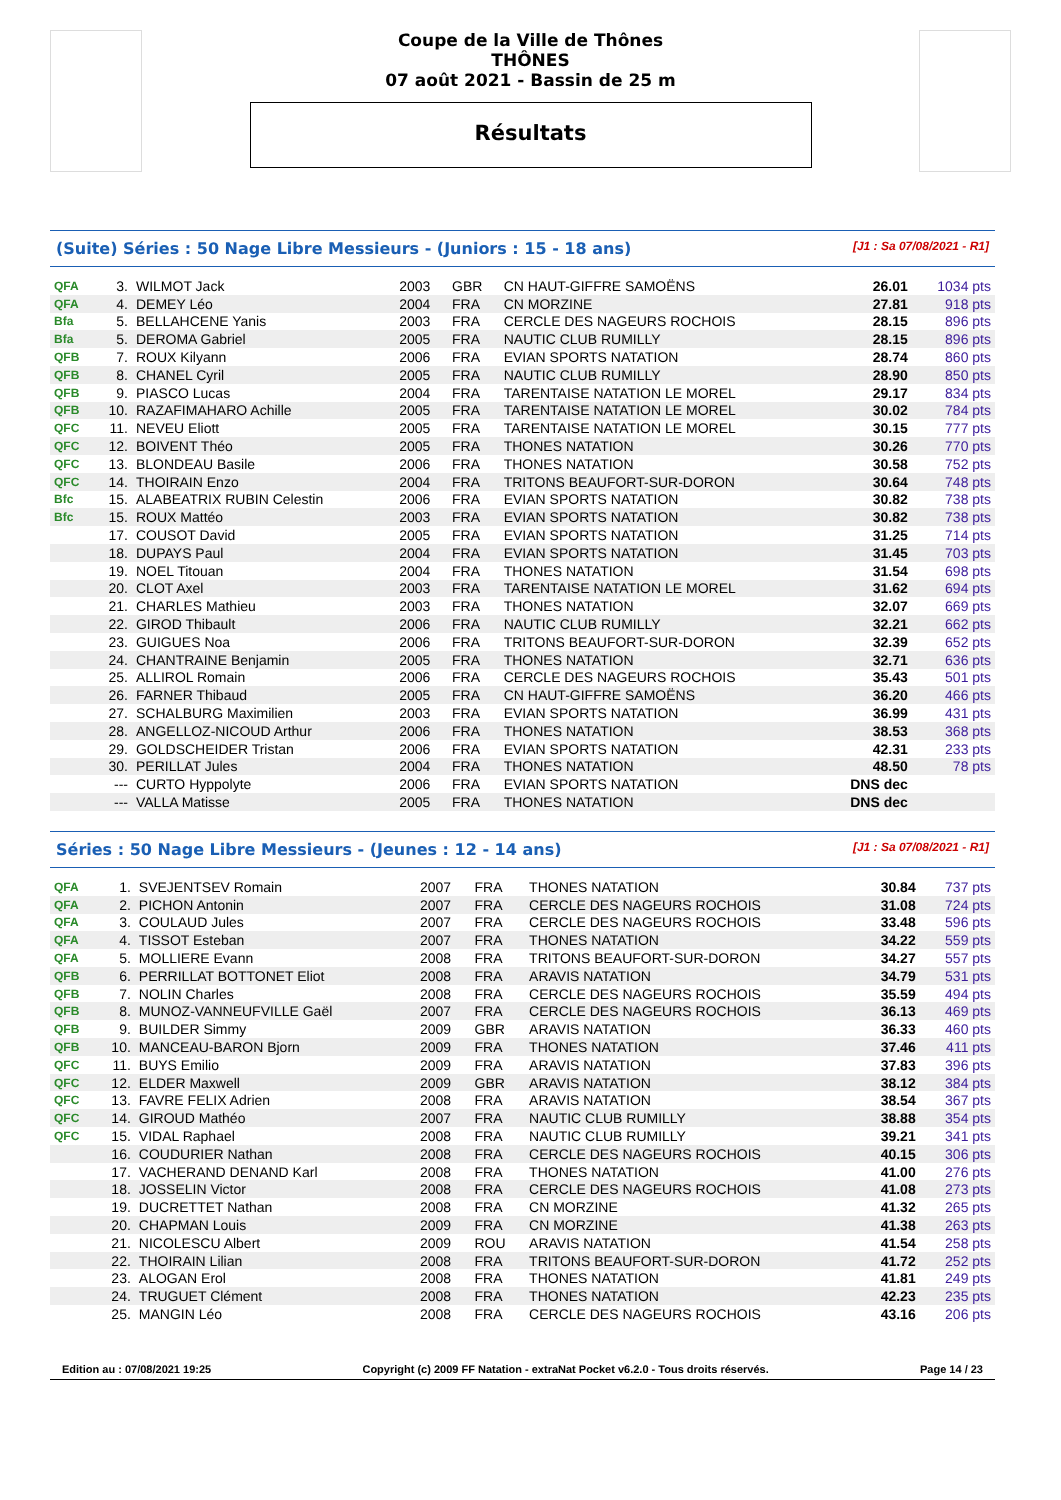Coupe de la Ville de Thônes
THÔNES
07 août 2021 - Bassin de 25 m
Résultats
(Suite) Séries : 50 Nage Libre Messieurs - (Juniors : 15 - 18 ans) [J1 : Sa 07/08/2021 - R1]
| QFA | 3. | WILMOT Jack | 2003 | GBR | CN HAUT-GIFFRE SAMOËNS | 26.01 | 1034 pts |
| QFA | 4. | DEMEY Léo | 2004 | FRA | CN MORZINE | 27.81 | 918 pts |
| Bfa | 5. | BELLAHCENE Yanis | 2003 | FRA | CERCLE DES NAGEURS ROCHOIS | 28.15 | 896 pts |
| Bfa | 5. | DEROMA Gabriel | 2005 | FRA | NAUTIC CLUB RUMILLY | 28.15 | 896 pts |
| QFB | 7. | ROUX Kilyann | 2006 | FRA | EVIAN SPORTS NATATION | 28.74 | 860 pts |
| QFB | 8. | CHANEL Cyril | 2005 | FRA | NAUTIC CLUB RUMILLY | 28.90 | 850 pts |
| QFB | 9. | PIASCO Lucas | 2004 | FRA | TARENTAISE NATATION LE MOREL | 29.17 | 834 pts |
| QFB | 10. | RAZAFIMAHARO Achille | 2005 | FRA | TARENTAISE NATATION LE MOREL | 30.02 | 784 pts |
| QFC | 11. | NEVEU Eliott | 2005 | FRA | TARENTAISE NATATION LE MOREL | 30.15 | 777 pts |
| QFC | 12. | BOIVENT Théo | 2005 | FRA | THONES NATATION | 30.26 | 770 pts |
| QFC | 13. | BLONDEAU Basile | 2006 | FRA | THONES NATATION | 30.58 | 752 pts |
| QFC | 14. | THOIRAIN Enzo | 2004 | FRA | TRITONS BEAUFORT-SUR-DORON | 30.64 | 748 pts |
| Bfc | 15. | ALABEATRIX RUBIN Celestin | 2006 | FRA | EVIAN SPORTS NATATION | 30.82 | 738 pts |
| Bfc | 15. | ROUX Mattéo | 2003 | FRA | EVIAN SPORTS NATATION | 30.82 | 738 pts |
| | 17. | COUSOT David | 2005 | FRA | EVIAN SPORTS NATATION | 31.25 | 714 pts |
| | 18. | DUPAYS Paul | 2004 | FRA | EVIAN SPORTS NATATION | 31.45 | 703 pts |
| | 19. | NOEL Titouan | 2004 | FRA | THONES NATATION | 31.54 | 698 pts |
| | 20. | CLOT Axel | 2003 | FRA | TARENTAISE NATATION LE MOREL | 31.62 | 694 pts |
| | 21. | CHARLES Mathieu | 2003 | FRA | THONES NATATION | 32.07 | 669 pts |
| | 22. | GIROD Thibault | 2006 | FRA | NAUTIC CLUB RUMILLY | 32.21 | 662 pts |
| | 23. | GUIGUES Noa | 2006 | FRA | TRITONS BEAUFORT-SUR-DORON | 32.39 | 652 pts |
| | 24. | CHANTRAINE Benjamin | 2005 | FRA | THONES NATATION | 32.71 | 636 pts |
| | 25. | ALLIROL Romain | 2006 | FRA | CERCLE DES NAGEURS ROCHOIS | 35.43 | 501 pts |
| | 26. | FARNER Thibaud | 2005 | FRA | CN HAUT-GIFFRE SAMOËNS | 36.20 | 466 pts |
| | 27. | SCHALBURG Maximilien | 2003 | FRA | EVIAN SPORTS NATATION | 36.99 | 431 pts |
| | 28. | ANGELLOZ-NICOUD Arthur | 2006 | FRA | THONES NATATION | 38.53 | 368 pts |
| | 29. | GOLDSCHEIDER Tristan | 2006 | FRA | EVIAN SPORTS NATATION | 42.31 | 233 pts |
| | 30. | PERILLAT Jules | 2004 | FRA | THONES NATATION | 48.50 | 78 pts |
| | --- | CURTO Hyppolyte | 2006 | FRA | EVIAN SPORTS NATATION | DNS dec | |
| | --- | VALLA Matisse | 2005 | FRA | THONES NATATION | DNS dec | |
Séries : 50 Nage Libre Messieurs - (Jeunes : 12 - 14 ans) [J1 : Sa 07/08/2021 - R1]
| QFA | 1. | SVEJENTSEV Romain | 2007 | FRA | THONES NATATION | 30.84 | 737 pts |
| QFA | 2. | PICHON Antonin | 2007 | FRA | CERCLE DES NAGEURS ROCHOIS | 31.08 | 724 pts |
| QFA | 3. | COULAUD Jules | 2007 | FRA | CERCLE DES NAGEURS ROCHOIS | 33.48 | 596 pts |
| QFA | 4. | TISSOT Esteban | 2007 | FRA | THONES NATATION | 34.22 | 559 pts |
| QFA | 5. | MOLLIERE Evann | 2008 | FRA | TRITONS BEAUFORT-SUR-DORON | 34.27 | 557 pts |
| QFB | 6. | PERRILLAT BOTTONET Eliot | 2008 | FRA | ARAVIS NATATION | 34.79 | 531 pts |
| QFB | 7. | NOLIN Charles | 2008 | FRA | CERCLE DES NAGEURS ROCHOIS | 35.59 | 494 pts |
| QFB | 8. | MUNOZ-VANNEUFVILLE Gaël | 2007 | FRA | CERCLE DES NAGEURS ROCHOIS | 36.13 | 469 pts |
| QFB | 9. | BUILDER Simmy | 2009 | GBR | ARAVIS NATATION | 36.33 | 460 pts |
| QFB | 10. | MANCEAU-BARON Bjorn | 2009 | FRA | THONES NATATION | 37.46 | 411 pts |
| QFC | 11. | BUYS Emilio | 2009 | FRA | ARAVIS NATATION | 37.83 | 396 pts |
| QFC | 12. | ELDER Maxwell | 2009 | GBR | ARAVIS NATATION | 38.12 | 384 pts |
| QFC | 13. | FAVRE FELIX Adrien | 2008 | FRA | ARAVIS NATATION | 38.54 | 367 pts |
| QFC | 14. | GIROUD Mathéo | 2007 | FRA | NAUTIC CLUB RUMILLY | 38.88 | 354 pts |
| QFC | 15. | VIDAL Raphael | 2008 | FRA | NAUTIC CLUB RUMILLY | 39.21 | 341 pts |
| | 16. | COUDURIER Nathan | 2008 | FRA | CERCLE DES NAGEURS ROCHOIS | 40.15 | 306 pts |
| | 17. | VACHERAND DENAND Karl | 2008 | FRA | THONES NATATION | 41.00 | 276 pts |
| | 18. | JOSSELIN Victor | 2008 | FRA | CERCLE DES NAGEURS ROCHOIS | 41.08 | 273 pts |
| | 19. | DUCRETTET Nathan | 2008 | FRA | CN MORZINE | 41.32 | 265 pts |
| | 20. | CHAPMAN Louis | 2009 | FRA | CN MORZINE | 41.38 | 263 pts |
| | 21. | NICOLESCU Albert | 2009 | ROU | ARAVIS NATATION | 41.54 | 258 pts |
| | 22. | THOIRAIN Lilian | 2008 | FRA | TRITONS BEAUFORT-SUR-DORON | 41.72 | 252 pts |
| | 23. | ALOGAN Erol | 2008 | FRA | THONES NATATION | 41.81 | 249 pts |
| | 24. | TRUGUET Clément | 2008 | FRA | THONES NATATION | 42.23 | 235 pts |
| | 25. | MANGIN Léo | 2008 | FRA | CERCLE DES NAGEURS ROCHOIS | 43.16 | 206 pts |
Edition au : 07/08/2021 19:25 Copyright (c) 2009 FF Natation - extraNat Pocket v6.2.0 - Tous droits réservés. Page 14 / 23